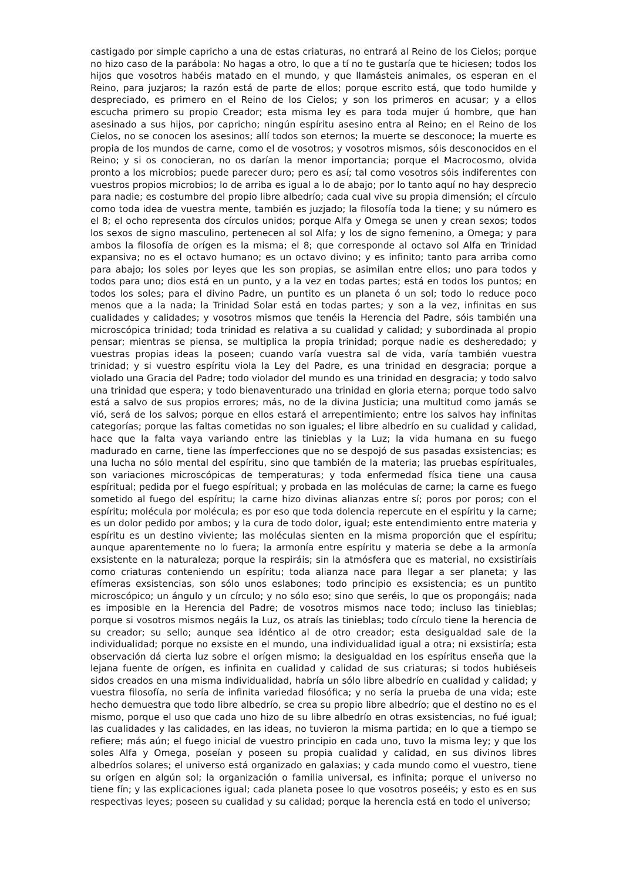castigado por simple capricho a una de estas criaturas, no entrará al Reino de los Cielos; porque no hizo caso de la parábola: No hagas a otro, lo que a tí no te gustaría que te hiciesen; todos los hijos que vosotros habéis matado en el mundo, y que llamásteis animales, os esperan en el Reino, para juzjaros; la razón está de parte de ellos; porque escrito está, que todo humilde y despreciado, es primero en el Reino de los Cielos; y son los primeros en acusar; y a ellos escucha primero su propio Creador; esta misma ley es para toda mujer ú hombre, que han asesinado a sus hijos, por capricho; ningún espíritu asesino entra al Reino; en el Reino de los Cielos, no se conocen los asesinos; allí todos son eternos; la muerte se desconoce; la muerte es propia de los mundos de carne, como el de vosotros; y vosotros mismos, sóis desconocidos en el Reino; y si os conocieran, no os darían la menor importancia; porque el Macrocosmo, olvida pronto a los microbios; puede parecer duro; pero es así; tal como vosotros sóis indiferentes con vuestros propios microbios; lo de arriba es igual a lo de abajo; por lo tanto aquí no hay desprecio para nadie; es costumbre del propio libre albedrío; cada cual vive su propia dimensión; el círculo como toda idea de vuestra mente, también es juzjado; la filosofía toda la tiene; y su número es el 8; el ocho representa dos círculos unidos; porque Alfa y Omega se unen y crean sexos; todos los sexos de signo masculino, pertenecen al sol Alfa; y los de signo femenino, a Omega; y para ambos la filosofía de orígen es la misma; el 8; que corresponde al octavo sol Alfa en Trinidad expansiva; no es el octavo humano; es un octavo divino; y es infinito; tanto para arriba como para abajo; los soles por leyes que les son propias, se asimilan entre ellos; uno para todos y todos para uno; dios está en un punto, y a la vez en todas partes; está en todos los puntos; en todos los soles; para el divino Padre, un puntito es un planeta ó un sol; todo lo reduce poco menos que a la nada; la Trinidad Solar está en todas partes; y son a la vez, infinitas en sus cualidades y calidades; y vosotros mismos que tenéis la Herencia del Padre, sóis también una microscópica trinidad; toda trinidad es relativa a su cualidad y calidad; y subordinada al propio pensar; mientras se piensa, se multiplica la propia trinidad; porque nadie es desheredado; y vuestras propias ideas la poseen; cuando varía vuestra sal de vida, varía también vuestra trinidad; y si vuestro espíritu viola la Ley del Padre, es una trinidad en desgracia; porque a violado una Gracia del Padre; todo violador del mundo es una trinidad en desgracia; y todo salvo una trinidad que espera; y todo bienaventurado una trinidad en gloria eterna; porque todo salvo está a salvo de sus propios errores; más, no de la divina Justicia; una multitud como jamás se vió, será de los salvos; porque en ellos estará el arrepentimiento; entre los salvos hay infinitas categorías; porque las faltas cometidas no son iguales; el libre albedrío en su cualidad y calidad, hace que la falta vaya variando entre las tinieblas y la Luz; la vida humana en su fuego madurado en carne, tiene las ímperfecciones que no se despojó de sus pasadas exsistencias; es una lucha no sólo mental del espíritu, sino que también de la materia; las pruebas espírituales, son variaciones microscópicas de temperaturas; y toda enfermedad física tiene una causa espíritual; pedida por el fuego espíritual; y probada en las moléculas de carne; la carne es fuego sometido al fuego del espíritu; la carne hizo divinas alianzas entre sí; poros por poros; con el espíritu; molécula por molécula; es por eso que toda dolencia repercute en el espíritu y la carne; es un dolor pedido por ambos; y la cura de todo dolor, igual; este entendimiento entre materia y espíritu es un destino viviente; las moléculas sienten en la misma proporción que el espíritu; aunque aparentemente no lo fuera; la armonía entre espíritu y materia se debe a la armonía exsistente en la naturaleza; porque la respiráis; sin la atmósfera que es material, no exsistiríais como criaturas conteniendo un espíritu; toda alianza nace para llegar a ser planeta; y las efímeras exsistencias, son sólo unos eslabones; todo principio es exsistencia; es un puntito microscópico; un ángulo y un círculo; y no sólo eso; sino que seréis, lo que os propongáis; nada es imposible en la Herencia del Padre; de vosotros mismos nace todo; incluso las tinieblas; porque si vosotros mismos negáis la Luz, os atraís las tinieblas; todo círculo tiene la herencia de su creador; su sello; aunque sea idéntico al de otro creador; esta desigualdad sale de la individualidad; porque no exsiste en el mundo, una individualidad igual a otra; ni exsistiría; esta observación dá cierta luz sobre el orígen mismo; la desigualdad en los espíritus enseña que la lejana fuente de orígen, es infinita en cualidad y calidad de sus criaturas; si todos hubiéseis sidos creados en una misma individualidad, habría un sólo libre albedrío en cualidad y calidad; y vuestra filosofía, no sería de infinita variedad filosófica; y no sería la prueba de una vida; este hecho demuestra que todo libre albedrío, se crea su propio libre albedrío; que el destino no es el mismo, porque el uso que cada uno hizo de su libre albedrío en otras exsistencias, no fué igual; las cualidades y las calidades, en las ideas, no tuvieron la misma partida; en lo que a tiempo se refiere; más aún; el fuego inicial de vuestro principio en cada uno, tuvo la misma ley; y que los soles Alfa y Omega, poseían y poseen su propia cualidad y calidad, en sus divinos libres albedríos solares; el universo está organizado en galaxias; y cada mundo como el vuestro, tiene su orígen en algún sol; la organización o familia universal, es infinita; porque el universo no tiene fín; y las explicaciones igual; cada planeta posee lo que vosotros poseéis; y esto es en sus respectivas leyes; poseen su cualidad y su calidad; porque la herencia está en todo el universo;